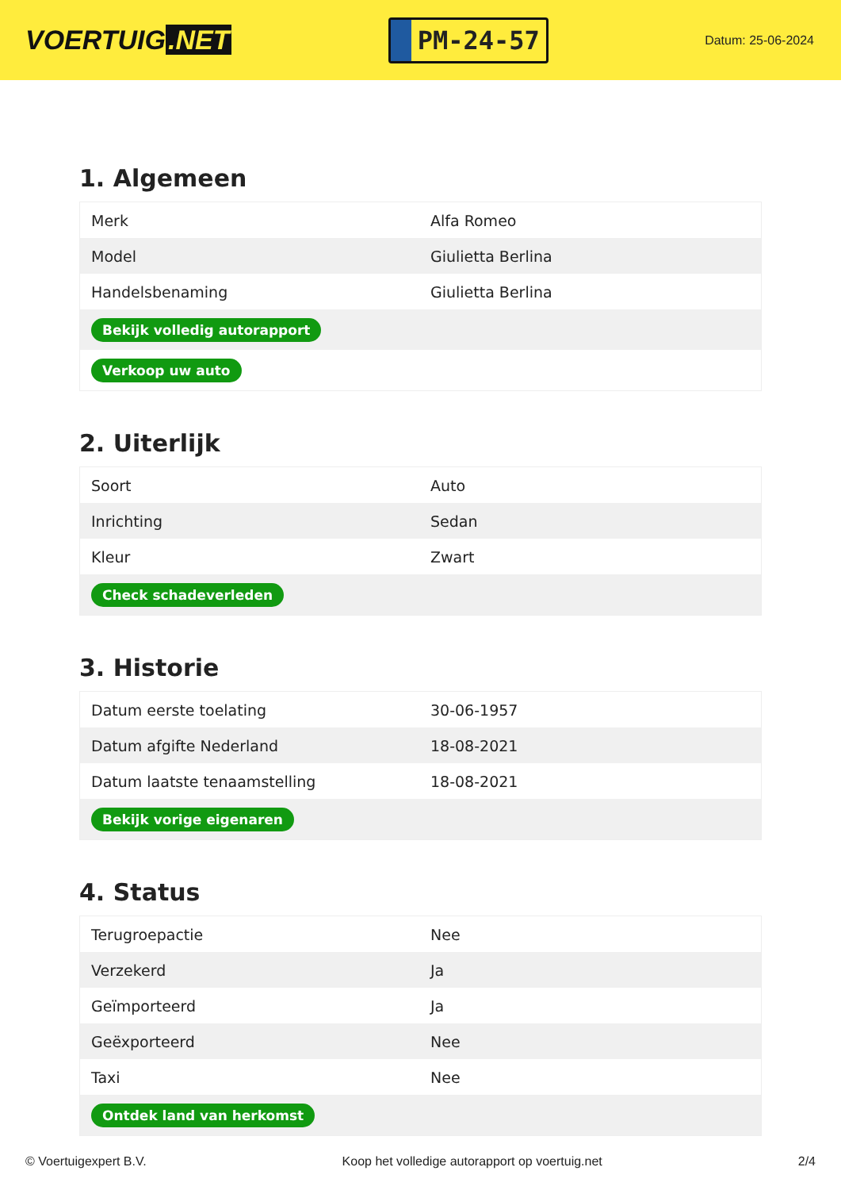VOERTUIG.NET
PM-24-57
Datum: 25-06-2024
1. Algemeen
| Merk | Alfa Romeo |
| Model | Giulietta Berlina |
| Handelsbenaming | Giulietta Berlina |
| Bekijk volledig autorapport | |
| Verkoop uw auto | |
2. Uiterlijk
| Soort | Auto |
| Inrichting | Sedan |
| Kleur | Zwart |
| Check schadeverleden | |
3. Historie
| Datum eerste toelating | 30-06-1957 |
| Datum afgifte Nederland | 18-08-2021 |
| Datum laatste tenaamstelling | 18-08-2021 |
| Bekijk vorige eigenaren | |
4. Status
| Terugroepactie | Nee |
| Verzekerd | Ja |
| Geïmporteerd | Ja |
| Geëxporteerd | Nee |
| Taxi | Nee |
| Ontdek land van herkomst | |
© Voertuigexpert B.V. Koop het volledige autorapport op voertuig.net 2/4